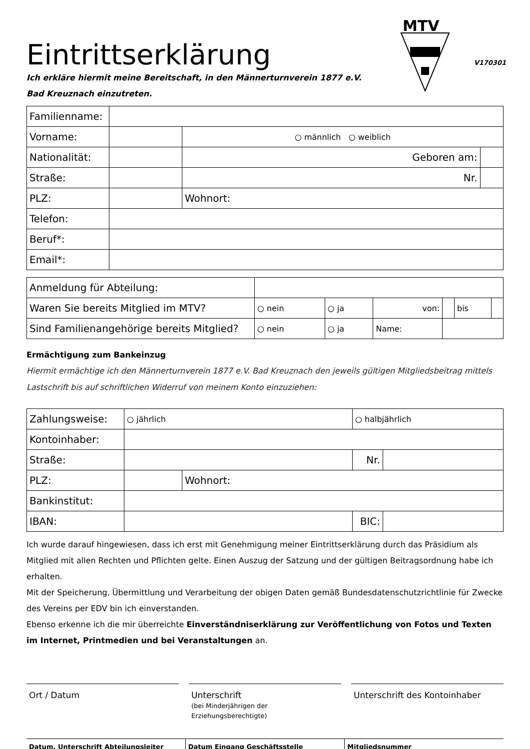MTV
Eintrittserklärung
V170301
Ich erkläre hiermit meine Bereitschaft, in den Männerturnverein 1877 e.V.
Bad Kreuznach einzutreten.
| Familienname: | | | | |
| Vorname: | | | ○ männlich ○ weiblich | |
| Nationalität: | | | Geboren am: | |
| Straße: | | | Nr. | |
| PLZ: | | Wohnort: | | |
| Telefon: | | | | |
| Beruf*: | | | | |
| Email*: | | | | |
| Anmeldung für Abteilung: | | | | | | |
| Waren Sie bereits Mitglied im MTV? | ○ nein | ○ ja | von: | | bis | |
| Sind Familienangehörige bereits Mitglied? | ○ nein | ○ ja | Name: | | | |
Ermächtigung zum Bankeinzug
Hiermit ermächtige ich den Männerturnverein 1877 e.V. Bad Kreuznach den jeweils gültigen Mitgliedsbeitrag mittels Lastschrift bis auf schriftlichen Widerruf von meinem Konto einzuziehen:
| Zahlungsweise: | ○ jährlich | | ○ halbjährlich | |
| Kontoinhaber: | | | | |
| Straße: | | | Nr. | |
| PLZ: | | Wohnort: | | |
| Bankinstitut: | | | | |
| IBAN: | | | BIC: | |
Ich wurde darauf hingewiesen, dass ich erst mit Genehmigung meiner Eintrittserklärung durch das Präsidium als Mitglied mit allen Rechten und Pflichten gelte. Einen Auszug der Satzung und der gültigen Beitragsordnung habe ich erhalten.
Mit der Speicherung, Übermittlung und Verarbeitung der obigen Daten gemäß Bundesdatenschutzrichtlinie für Zwecke des Vereins per EDV bin ich einverstanden.
Ebenso erkenne ich die mir überreichte Einverständniserklärung zur Veröffentlichung von Fotos und Texten im Internet, Printmedien und bei Veranstaltungen an.
Ort / Datum Unterschrift
(bei Minderjährigen der Erziehungsberechtigte)
Unterschrift des Kontoinhaber
Datum, Unterschrift Abteilungsleiter
Datum Eingang Geschäftsstelle Mitgliedsnummer